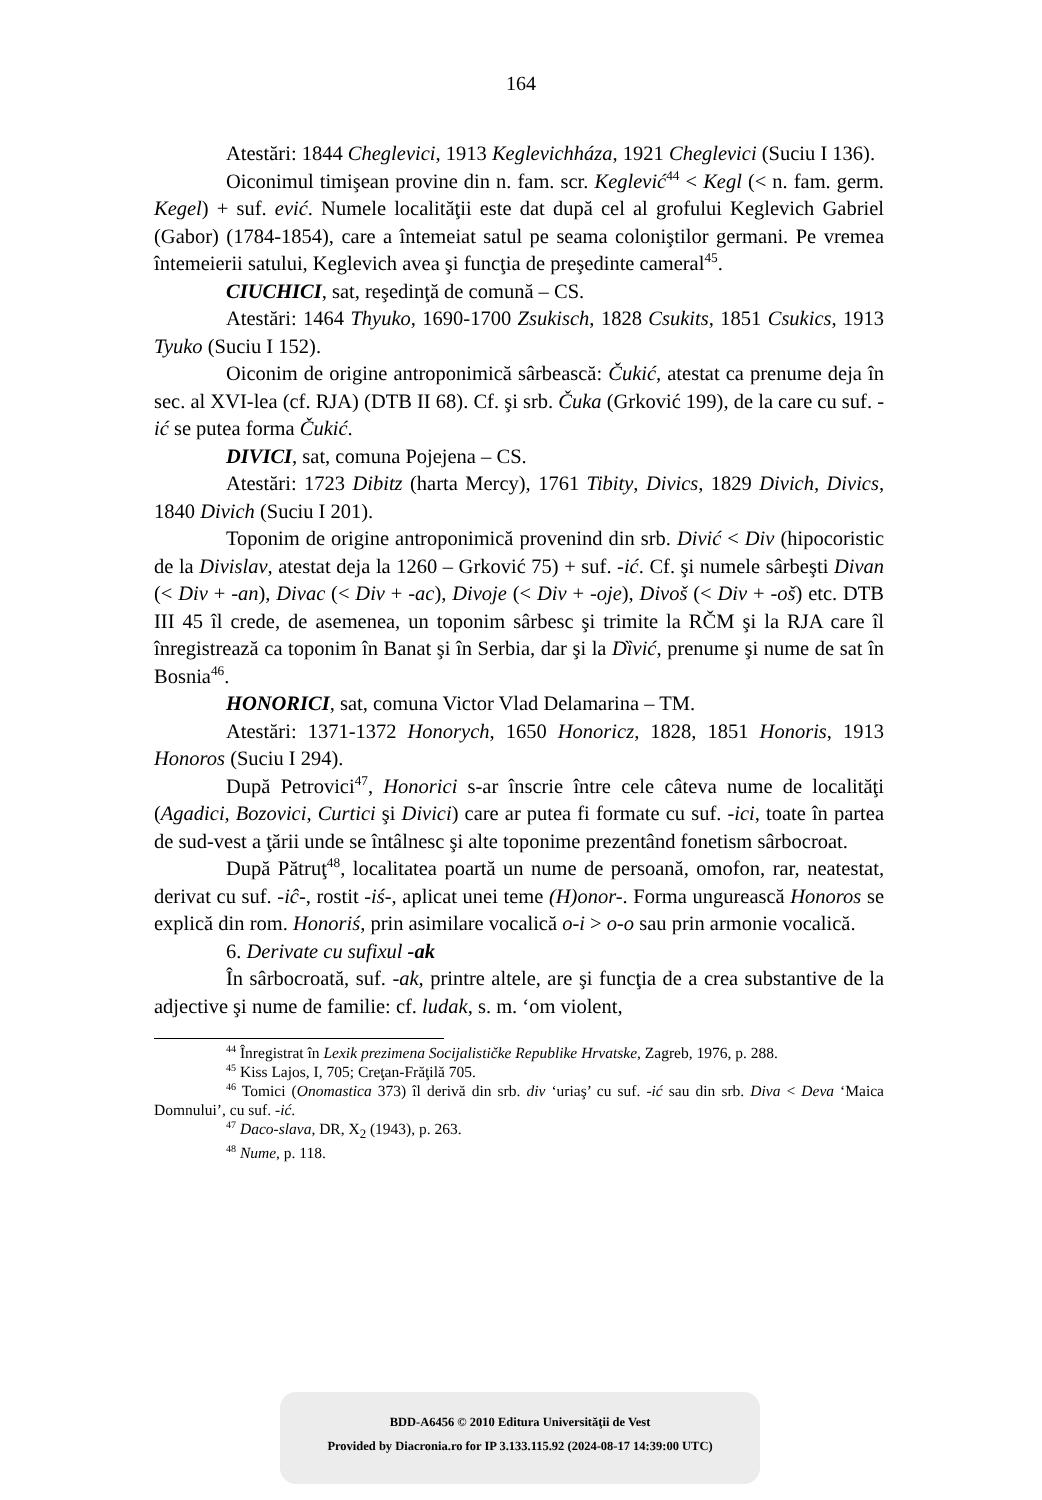164
Atestări: 1844 Cheglevici, 1913 Keglevichháza, 1921 Cheglevici (Suciu I 136).
Oiconimul timişean provine din n. fam. scr. Keglević<sup>44</sup> < Kegl (< n. fam. germ. Kegel) + suf. ević. Numele localităţii este dat după cel al grofului Keglevich Gabriel (Gabor) (1784-1854), care a întemeiat satul pe seama coloniştilor germani. Pe vremea întemeierii satului, Keglevich avea şi funcţia de preşedinte cameral<sup>45</sup>.
CIUCHICI, sat, reşedinţă de comună – CS.
Atestări: 1464 Thyuko, 1690-1700 Zsukisch, 1828 Csukits, 1851 Csukics, 1913 Tyuko (Suciu I 152).
Oiconim de origine antroponimică sârbească: Čukić, atestat ca prenume deja în sec. al XVI-lea (cf. RJA) (DTB II 68). Cf. şi srb. Čuka (Grković 199), de la care cu suf. -ić se putea forma Čukić.
DIVICI, sat, comuna Pojejena – CS.
Atestări: 1723 Dibitz (harta Mercy), 1761 Tibity, Divics, 1829 Divich, Divics, 1840 Divich (Suciu I 201).
Toponim de origine antroponimică provenind din srb. Divić < Div (hipocoristic de la Divislav, atestat deja la 1260 – Grković 75) + suf. -ić. Cf. şi numele sârbeşti Divan (< Div + -an), Divac (< Div + -ac), Divoje (< Div + -oje), Divoš (< Div + -oš) etc. DTB III 45 îl crede, de asemenea, un toponim sârbesc şi trimite la RČM şi la RJA care îl înregistrează ca toponim în Banat şi în Serbia, dar şi la Dȉvić, prenume şi nume de sat în Bosnia<sup>46</sup>.
HONORICI, sat, comuna Victor Vlad Delamarina – TM.
Atestări: 1371-1372 Honorych, 1650 Honoricz, 1828, 1851 Honoris, 1913 Honoros (Suciu I 294).
După Petrovici<sup>47</sup>, Honorici s-ar înscrie între cele câteva nume de localităţi (Agadici, Bozovici, Curtici şi Divici) care ar putea fi formate cu suf. -ici, toate în partea de sud-vest a ţării unde se întâlnesc şi alte toponime prezentând fonetism sârbocroat.
După Pătruţ<sup>48</sup>, localitatea poartă un nume de persoană, omofon, rar, neatestat, derivat cu suf. -iĉ-, rostit -iś-, aplicat unei teme (H)onor-. Forma ungurească Honoros se explică din rom. Honoriś, prin asimilare vocalică o-i > o-o sau prin armonie vocalică.
6. Derivate cu sufixul -ak
În sârbocroată, suf. -ak, printre altele, are şi funcţia de a crea substantive de la adjective şi nume de familie: cf. ludak, s. m. ‘om violent,
<sup>44</sup> Înregistrat în Lexik prezimena Socijalističke Republike Hrvatske, Zagreb, 1976, p. 288.
<sup>45</sup> Kiss Lajos, I, 705; Creţan-Frăţilă 705.
<sup>46</sup> Tomici (Onomastica 373) îl derivă din srb. div ‘uriaş’ cu suf. -ić sau din srb. Diva < Deva ‘Maica Domnului’, cu suf. -ić.
<sup>47</sup> Daco-slava, DR, X<sub>2</sub> (1943), p. 263.
<sup>48</sup> Nume, p. 118.
BDD-A6456 © 2010 Editura Universităţii de Vest
Provided by Diacronia.ro for IP 3.133.115.92 (2024-08-17 14:39:00 UTC)